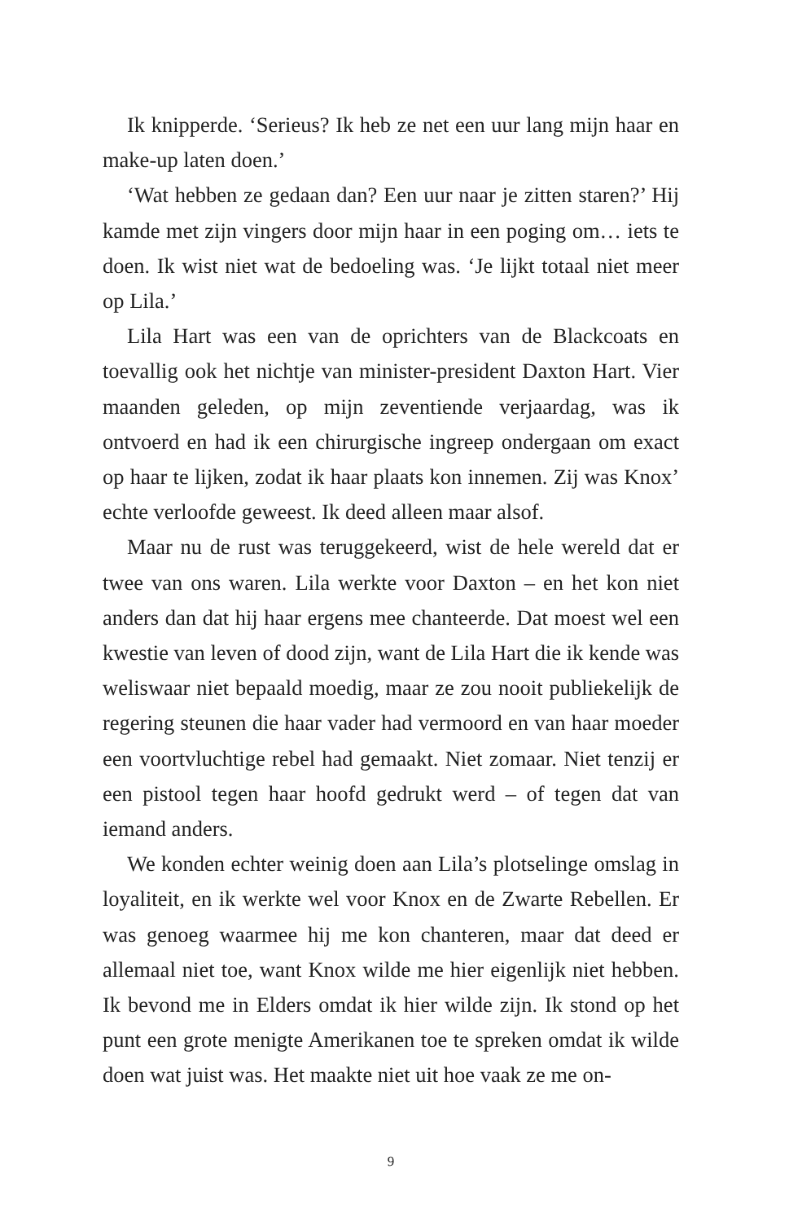Ik knipperde. ‘Serieus? Ik heb ze net een uur lang mijn haar en make-up laten doen.’
‘Wat hebben ze gedaan dan? Een uur naar je zitten staren?’ Hij kamde met zijn vingers door mijn haar in een poging om… iets te doen. Ik wist niet wat de bedoeling was. ‘Je lijkt totaal niet meer op Lila.’
Lila Hart was een van de oprichters van de Blackcoats en toevallig ook het nichtje van minister-president Daxton Hart. Vier maanden geleden, op mijn zeventiende verjaardag, was ik ontvoerd en had ik een chirurgische ingreep ondergaan om exact op haar te lijken, zodat ik haar plaats kon innemen. Zij was Knox’ echte verloofde geweest. Ik deed alleen maar alsof.
Maar nu de rust was teruggekeerd, wist de hele wereld dat er twee van ons waren. Lila werkte voor Daxton – en het kon niet anders dan dat hij haar ergens mee chanteerde. Dat moest wel een kwestie van leven of dood zijn, want de Lila Hart die ik kende was weliswaar niet bepaald moedig, maar ze zou nooit publiekelijk de regering steunen die haar vader had vermoord en van haar moeder een voortvluchtige rebel had gemaakt. Niet zomaar. Niet tenzij er een pistool tegen haar hoofd gedrukt werd – of tegen dat van iemand anders.
We konden echter weinig doen aan Lila’s plotselinge omslag in loyaliteit, en ik werkte wel voor Knox en de Zwarte Rebellen. Er was genoeg waarmee hij me kon chanteren, maar dat deed er allemaal niet toe, want Knox wilde me hier eigenlijk niet hebben. Ik bevond me in Elders omdat ik hier wilde zijn. Ik stond op het punt een grote menigte Amerikanen toe te spreken omdat ik wilde doen wat juist was. Het maakte niet uit hoe vaak ze me on-
9